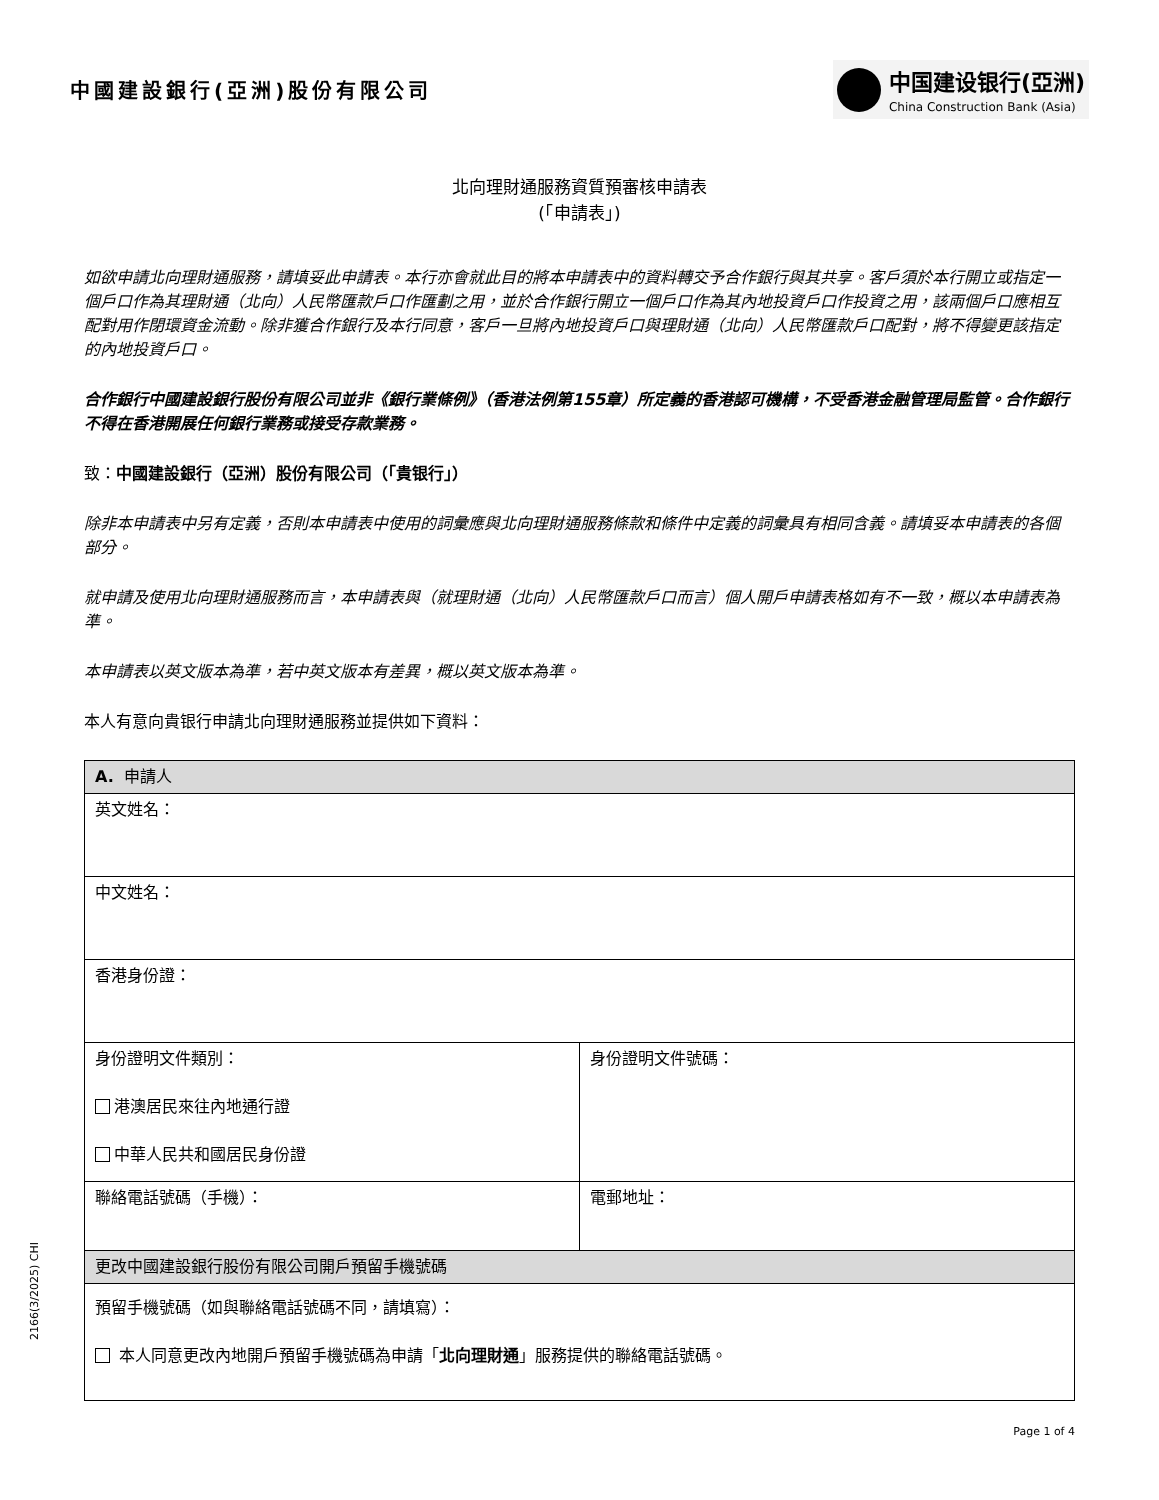中國建設銀行(亞洲)股份有限公司
中国建设银行(亞洲)
China Construction Bank (Asia)
北向理財通服務資質預審核申請表
(「申請表」)
如欲申請北向理財通服務，請填妥此申請表。本行亦會就此目的將本申請表中的資料轉交予合作銀行與其共享。客戶須於本行開立或指定一個戶口作為其理財通（北向）人民幣匯款戶口作匯劃之用，並於合作銀行開立一個戶口作為其內地投資戶口作投資之用，該兩個戶口應相互配對用作閉環資金流動。除非獲合作銀行及本行同意，客戶一旦將內地投資戶口與理財通（北向）人民幣匯款戶口配對，將不得變更該指定的內地投資戶口。
合作銀行中國建設銀行股份有限公司並非《銀行業條例》（香港法例第155章）所定義的香港認可機構，不受香港金融管理局監管。合作銀行不得在香港開展任何銀行業務或接受存款業務。
致：中國建設銀行（亞洲）股份有限公司（「貴银行」）
除非本申請表中另有定義，否則本申請表中使用的詞彙應與北向理財通服務條款和條件中定義的詞彙具有相同含義。請填妥本申請表的各個部分。
就申請及使用北向理財通服務而言，本申請表與（就理財通（北向）人民幣匯款戶口而言）個人開戶申請表格如有不一致，概以本申請表為準。
本申請表以英文版本為準，若中英文版本有差異，概以英文版本為準。
本人有意向貴银行申請北向理財通服務並提供如下資料：
| A. 申請人 | |
| --- | --- |
| 英文姓名： | |
| 中文姓名： | |
| 香港身份證： | |
| 身份證明文件類別： 港澳居民來往內地通行證 中華人民共和國居民身份證 | 身份證明文件號碼： |
| 聯絡電話號碼（手機）： | 電郵地址： |
| 更改中國建設銀行股份有限公司開戶預留手機號碼 | |
| 預留手機號碼（如與聯絡電話號碼不同，請填寫）： 本人同意更改內地開戶預留手機號碼為申請「 北向理財通 」服務提供的聯絡電話號碼。 | |
2166(3/2025) CHI
Page 1 of 4